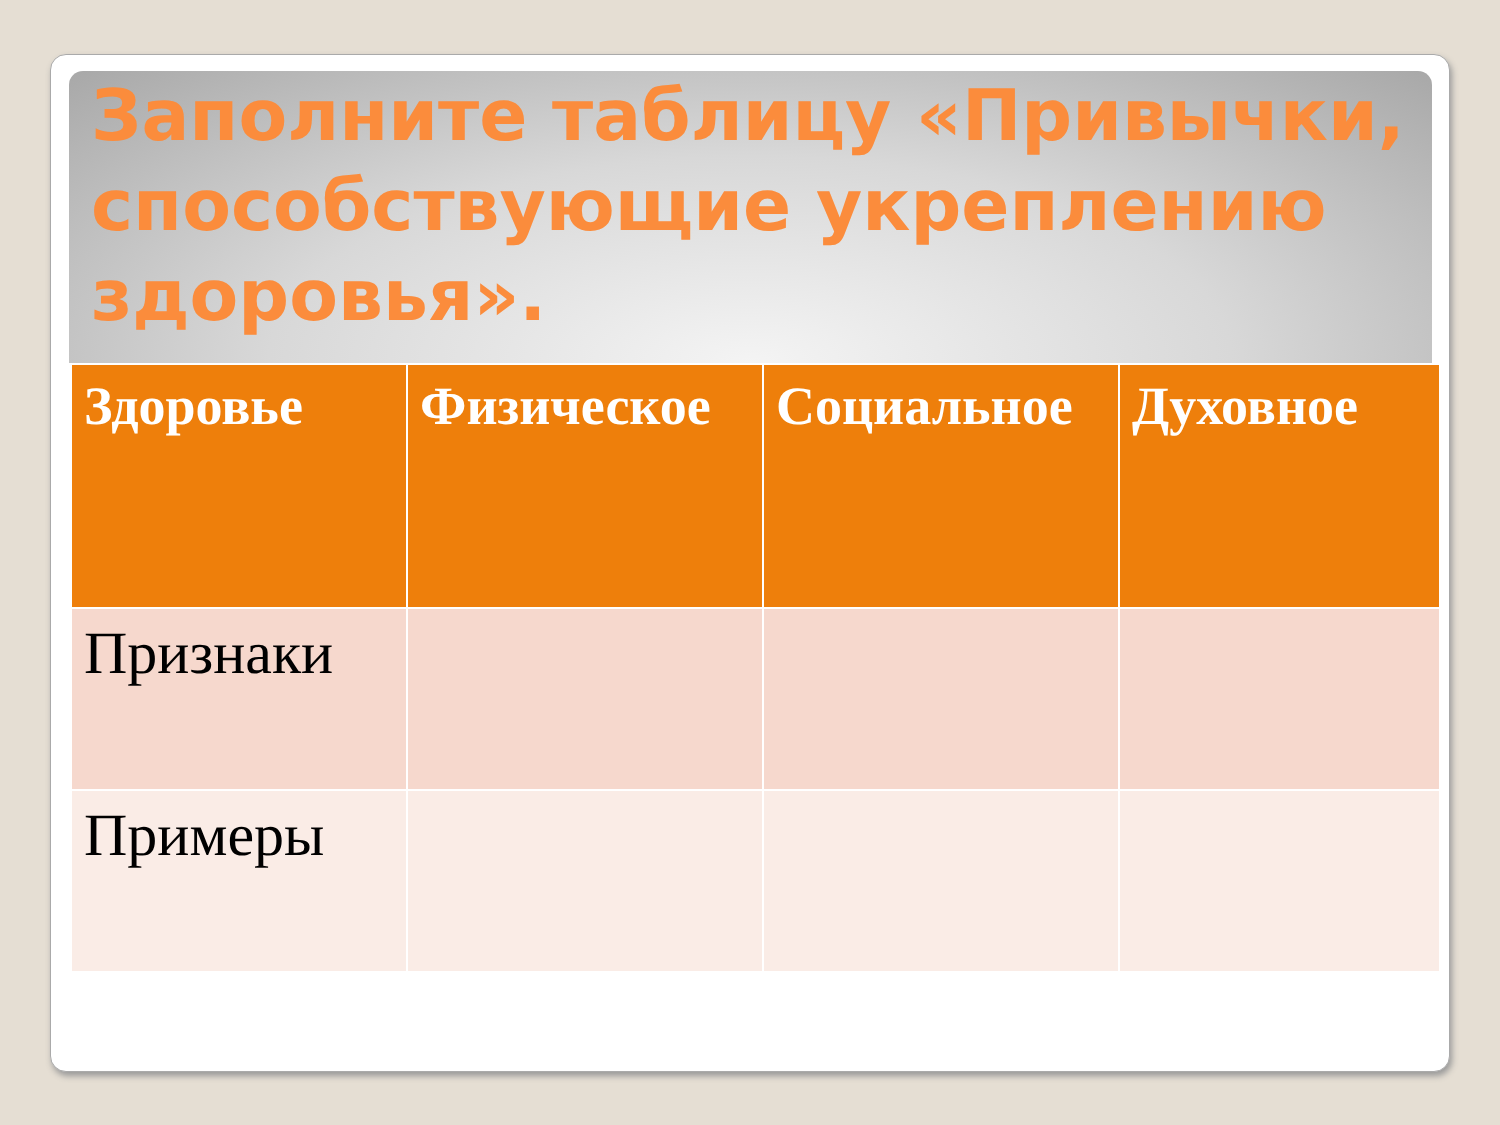Заполните таблицу «Привычки, способствующие укреплению здоровья».
| Здоровье | Физическое | Социальное | Духовное |
| Признаки | | | |
| Примеры | | | |